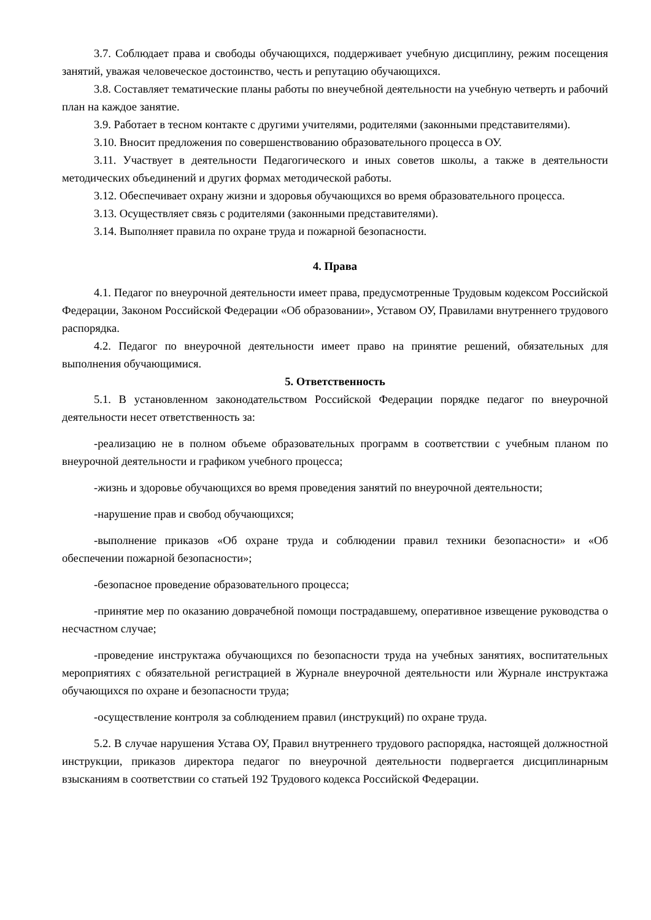3.7. Соблюдает права и свободы обучающихся, поддерживает учебную дисциплину, режим посещения занятий, уважая человеческое достоинство, честь и репутацию обучающихся.
3.8. Составляет тематические планы работы по внеучебной деятельности на учебную четверть и рабочий план на каждое занятие.
3.9. Работает в тесном контакте с другими учителями, родителями (законными представителями).
3.10. Вносит предложения по совершенствованию образовательного процесса в ОУ.
3.11. Участвует в деятельности Педагогического и иных советов школы, а также в деятельности методических объединений и других формах методической работы.
3.12. Обеспечивает охрану жизни и здоровья обучающихся во время образовательного процесса.
3.13. Осуществляет связь с родителями (законными представителями).
3.14. Выполняет правила по охране труда и пожарной безопасности.
4. Права
4.1. Педагог по внеурочной деятельности имеет права, предусмотренные Трудовым кодексом Российской Федерации, Законом Российской Федерации «Об образовании», Уставом ОУ, Правилами внутреннего трудового распорядка.
4.2. Педагог по внеурочной деятельности имеет право на принятие решений, обязательных для выполнения обучающимися.
5. Ответственность
5.1. В установленном законодательством Российской Федерации порядке педагог по внеурочной деятельности несет ответственность за:
-реализацию не в полном объеме образовательных программ в соответствии с учебным планом по внеурочной деятельности и графиком учебного процесса;
-жизнь и здоровье обучающихся во время проведения занятий по внеурочной деятельности;
-нарушение прав и свобод обучающихся;
-выполнение приказов «Об охране труда и соблюдении правил техники безопасности» и «Об обеспечении пожарной безопасности»;
-безопасное проведение образовательного процесса;
-принятие мер по оказанию доврачебной помощи пострадавшему, оперативное извещение руководства о несчастном случае;
-проведение инструктажа обучающихся по безопасности труда на учебных занятиях, воспитательных мероприятиях с обязательной регистрацией в Журнале внеурочной деятельности или Журнале инструктажа обучающихся по охране и безопасности труда;
-осуществление контроля за соблюдением правил (инструкций) по охране труда.
5.2. В случае нарушения Устава ОУ, Правил внутреннего трудового распорядка, настоящей должностной инструкции, приказов директора педагог по внеурочной деятельности подвергается дисциплинарным взысканиям в соответствии со статьей 192 Трудового кодекса Российской Федерации.